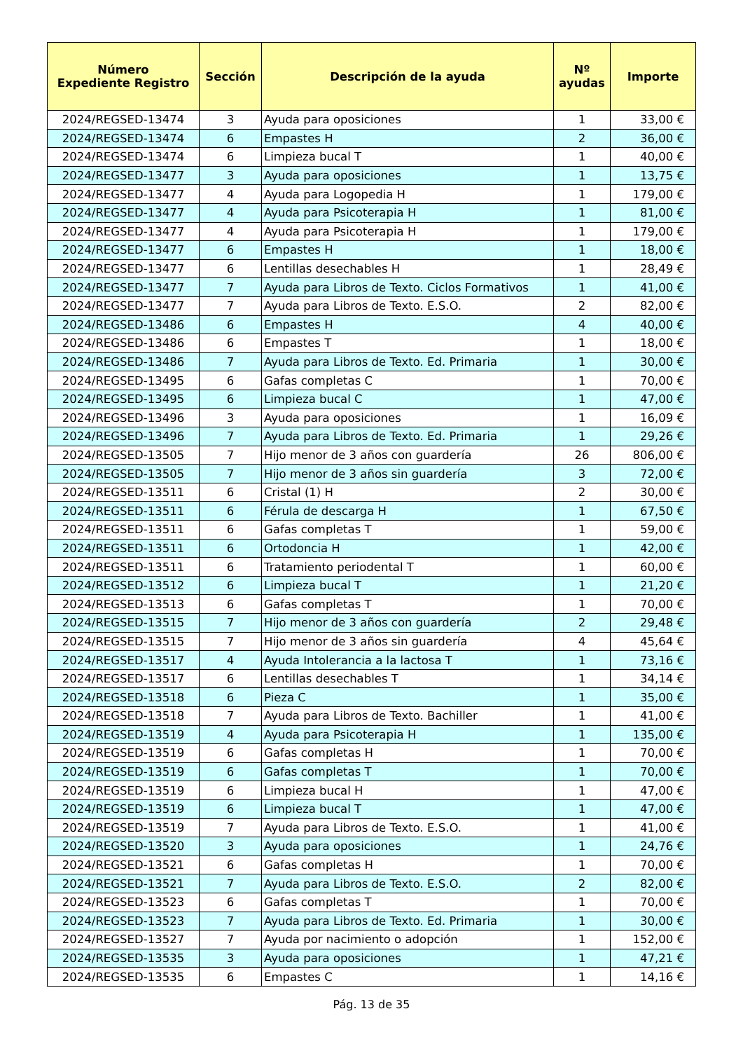| Número Expediente Registro | Sección | Descripción de la ayuda | Nº ayudas | Importe |
| --- | --- | --- | --- | --- |
| 2024/REGSED-13474 | 3 | Ayuda para oposiciones | 1 | 33,00 € |
| 2024/REGSED-13474 | 6 | Empastes H | 2 | 36,00 € |
| 2024/REGSED-13474 | 6 | Limpieza bucal T | 1 | 40,00 € |
| 2024/REGSED-13477 | 3 | Ayuda para oposiciones | 1 | 13,75 € |
| 2024/REGSED-13477 | 4 | Ayuda para Logopedia H | 1 | 179,00 € |
| 2024/REGSED-13477 | 4 | Ayuda para Psicoterapia H | 1 | 81,00 € |
| 2024/REGSED-13477 | 4 | Ayuda para Psicoterapia H | 1 | 179,00 € |
| 2024/REGSED-13477 | 6 | Empastes H | 1 | 18,00 € |
| 2024/REGSED-13477 | 6 | Lentillas desechables H | 1 | 28,49 € |
| 2024/REGSED-13477 | 7 | Ayuda para Libros de Texto. Ciclos Formativos | 1 | 41,00 € |
| 2024/REGSED-13477 | 7 | Ayuda para Libros de Texto. E.S.O. | 2 | 82,00 € |
| 2024/REGSED-13486 | 6 | Empastes H | 4 | 40,00 € |
| 2024/REGSED-13486 | 6 | Empastes T | 1 | 18,00 € |
| 2024/REGSED-13486 | 7 | Ayuda para Libros de Texto. Ed. Primaria | 1 | 30,00 € |
| 2024/REGSED-13495 | 6 | Gafas completas C | 1 | 70,00 € |
| 2024/REGSED-13495 | 6 | Limpieza bucal C | 1 | 47,00 € |
| 2024/REGSED-13496 | 3 | Ayuda para oposiciones | 1 | 16,09 € |
| 2024/REGSED-13496 | 7 | Ayuda para Libros de Texto. Ed. Primaria | 1 | 29,26 € |
| 2024/REGSED-13505 | 7 | Hijo menor de 3 años con guardería | 26 | 806,00 € |
| 2024/REGSED-13505 | 7 | Hijo menor de 3 años sin guardería | 3 | 72,00 € |
| 2024/REGSED-13511 | 6 | Cristal (1) H | 2 | 30,00 € |
| 2024/REGSED-13511 | 6 | Férula de descarga H | 1 | 67,50 € |
| 2024/REGSED-13511 | 6 | Gafas completas T | 1 | 59,00 € |
| 2024/REGSED-13511 | 6 | Ortodoncia H | 1 | 42,00 € |
| 2024/REGSED-13511 | 6 | Tratamiento periodental T | 1 | 60,00 € |
| 2024/REGSED-13512 | 6 | Limpieza bucal T | 1 | 21,20 € |
| 2024/REGSED-13513 | 6 | Gafas completas T | 1 | 70,00 € |
| 2024/REGSED-13515 | 7 | Hijo menor de 3 años con guardería | 2 | 29,48 € |
| 2024/REGSED-13515 | 7 | Hijo menor de 3 años sin guardería | 4 | 45,64 € |
| 2024/REGSED-13517 | 4 | Ayuda Intolerancia a la lactosa T | 1 | 73,16 € |
| 2024/REGSED-13517 | 6 | Lentillas desechables T | 1 | 34,14 € |
| 2024/REGSED-13518 | 6 | Pieza C | 1 | 35,00 € |
| 2024/REGSED-13518 | 7 | Ayuda para Libros de Texto. Bachiller | 1 | 41,00 € |
| 2024/REGSED-13519 | 4 | Ayuda para Psicoterapia H | 1 | 135,00 € |
| 2024/REGSED-13519 | 6 | Gafas completas H | 1 | 70,00 € |
| 2024/REGSED-13519 | 6 | Gafas completas T | 1 | 70,00 € |
| 2024/REGSED-13519 | 6 | Limpieza bucal H | 1 | 47,00 € |
| 2024/REGSED-13519 | 6 | Limpieza bucal T | 1 | 47,00 € |
| 2024/REGSED-13519 | 7 | Ayuda para Libros de Texto. E.S.O. | 1 | 41,00 € |
| 2024/REGSED-13520 | 3 | Ayuda para oposiciones | 1 | 24,76 € |
| 2024/REGSED-13521 | 6 | Gafas completas H | 1 | 70,00 € |
| 2024/REGSED-13521 | 7 | Ayuda para Libros de Texto. E.S.O. | 2 | 82,00 € |
| 2024/REGSED-13523 | 6 | Gafas completas T | 1 | 70,00 € |
| 2024/REGSED-13523 | 7 | Ayuda para Libros de Texto. Ed. Primaria | 1 | 30,00 € |
| 2024/REGSED-13527 | 7 | Ayuda por nacimiento o adopción | 1 | 152,00 € |
| 2024/REGSED-13535 | 3 | Ayuda para oposiciones | 1 | 47,21 € |
| 2024/REGSED-13535 | 6 | Empastes C | 1 | 14,16 € |
Pág. 13 de 35